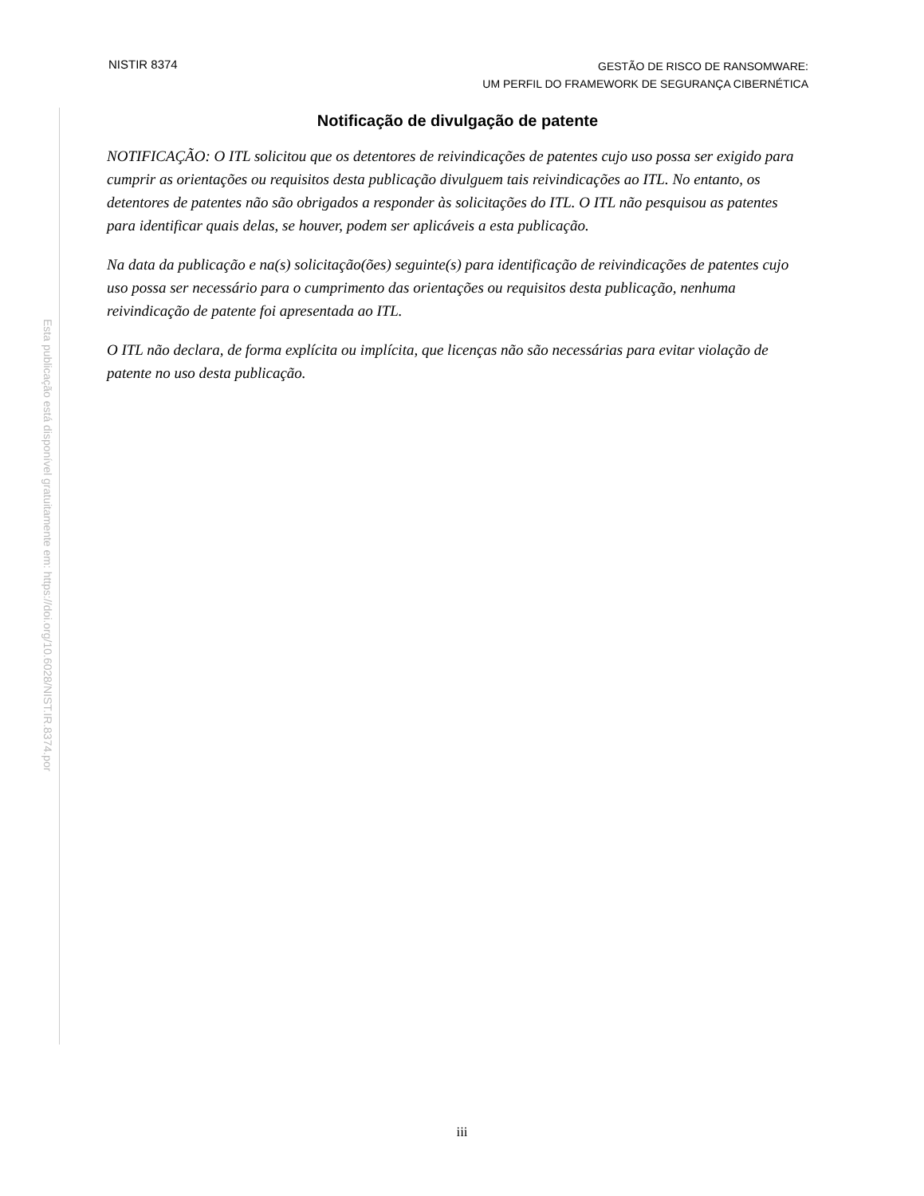NISTIR 8374
GESTÃO DE RISCO DE RANSOMWARE:
UM PERFIL DO FRAMEWORK DE SEGURANÇA CIBERNÉTICA
Esta publicação está disponível gratuitamente em: https://doi.org/10.6028/NIST.IR.8374.por
Notificação de divulgação de patente
NOTIFICAÇÃO: O ITL solicitou que os detentores de reivindicações de patentes cujo uso possa ser exigido para cumprir as orientações ou requisitos desta publicação divulguem tais reivindicações ao ITL. No entanto, os detentores de patentes não são obrigados a responder às solicitações do ITL. O ITL não pesquisou as patentes para identificar quais delas, se houver, podem ser aplicáveis a esta publicação.
Na data da publicação e na(s) solicitação(ões) seguinte(s) para identificação de reivindicações de patentes cujo uso possa ser necessário para o cumprimento das orientações ou requisitos desta publicação, nenhuma reivindicação de patente foi apresentada ao ITL.
O ITL não declara, de forma explícita ou implícita, que licenças não são necessárias para evitar violação de patente no uso desta publicação.
iii